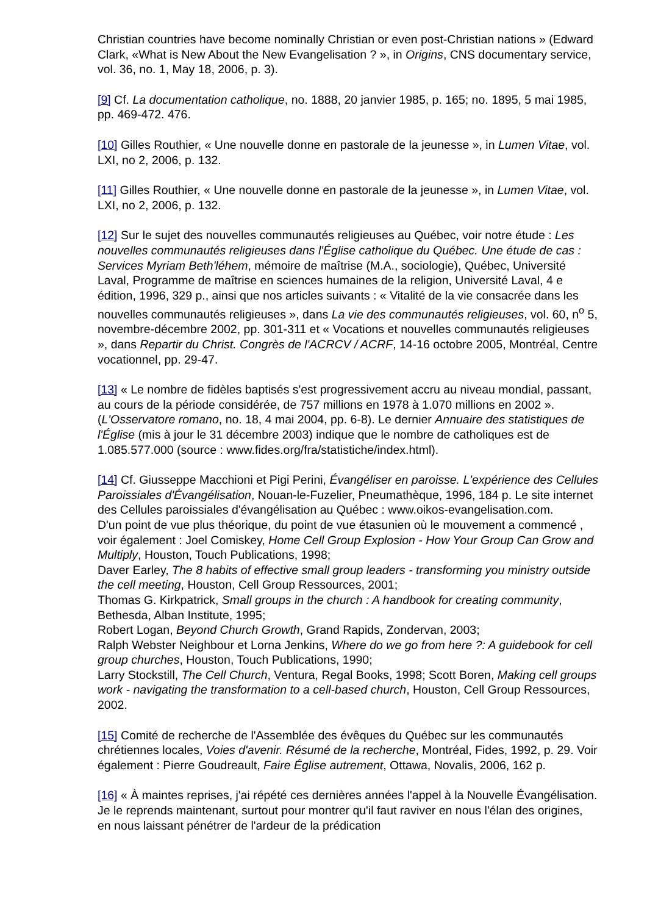Christian countries have become nominally Christian or even post-Christian nations » (Edward Clark, «What is New About the New Evangelisation ? », in Origins, CNS documentary service, vol. 36, no. 1, May 18, 2006, p. 3).
[9] Cf. La documentation catholique, no. 1888, 20 janvier 1985, p. 165; no. 1895, 5 mai 1985, pp. 469-472. 476.
[10] Gilles Routhier, « Une nouvelle donne en pastorale de la jeunesse », in Lumen Vitae, vol. LXI, no 2, 2006, p. 132.
[11] Gilles Routhier, « Une nouvelle donne en pastorale de la jeunesse », in Lumen Vitae, vol. LXI, no 2, 2006, p. 132.
[12] Sur le sujet des nouvelles communautés religieuses au Québec, voir notre étude : Les nouvelles communautés religieuses dans l'Église catholique du Québec. Une étude de cas : Services Myriam Beth'léhem, mémoire de maîtrise (M.A., sociologie), Québec, Université Laval, Programme de maîtrise en sciences humaines de la religion, Université Laval, 4 e édition, 1996, 329 p., ainsi que nos articles suivants : « Vitalité de la vie consacrée dans les nouvelles communautés religieuses », dans La vie des communautés religieuses, vol. 60, n<sup>o</sup> 5, novembre-décembre 2002, pp. 301-311 et « Vocations et nouvelles communautés religieuses », dans Repartir du Christ. Congrès de l'ACRCV / ACRF, 14-16 octobre 2005, Montréal, Centre vocationnel, pp. 29-47.
[13] « Le nombre de fidèles baptisés s'est progressivement accru au niveau mondial, passant, au cours de la période considérée, de 757 millions en 1978 à 1.070 millions en 2002 ». (L'Osservatore romano, no. 18, 4 mai 2004, pp. 6-8). Le dernier Annuaire des statistiques de l'Église (mis à jour le 31 décembre 2003) indique que le nombre de catholiques est de 1.085.577.000 (source : www.fides.org/fra/statistiche/index.html).
[14] Cf. Giusseppe Macchioni et Pigi Perini, Évangéliser en paroisse. L'expérience des Cellules Paroissiales d'Évangélisation, Nouan-le-Fuzelier, Pneumathèque, 1996, 184 p. Le site internet des Cellules paroissiales d'évangélisation au Québec : www.oikos-evangelisation.com.
D'un point de vue plus théorique, du point de vue étasunien où le mouvement a commencé , voir également : Joel Comiskey, Home Cell Group Explosion - How Your Group Can Grow and Multiply, Houston, Touch Publications, 1998;
Daver Earley, The 8 habits of effective small group leaders - transforming you ministry outside the cell meeting, Houston, Cell Group Ressources, 2001;
Thomas G. Kirkpatrick, Small groups in the church : A handbook for creating community, Bethesda, Alban Institute, 1995;
Robert Logan, Beyond Church Growth, Grand Rapids, Zondervan, 2003;
Ralph Webster Neighbour et Lorna Jenkins, Where do we go from here ?: A guidebook for cell group churches, Houston, Touch Publications, 1990;
Larry Stockstill, The Cell Church, Ventura, Regal Books, 1998; Scott Boren, Making cell groups work - navigating the transformation to a cell-based church, Houston, Cell Group Ressources, 2002.
[15] Comité de recherche de l'Assemblée des évêques du Québec sur les communautés chrétiennes locales, Voies d'avenir. Résumé de la recherche, Montréal, Fides, 1992, p. 29. Voir également : Pierre Goudreault, Faire Église autrement, Ottawa, Novalis, 2006, 162 p.
[16] « À maintes reprises, j'ai répété ces dernières années l'appel à la Nouvelle Évangélisation. Je le reprends maintenant, surtout pour montrer qu'il faut raviver en nous l'élan des origines, en nous laissant pénétrer de l'ardeur de la prédication